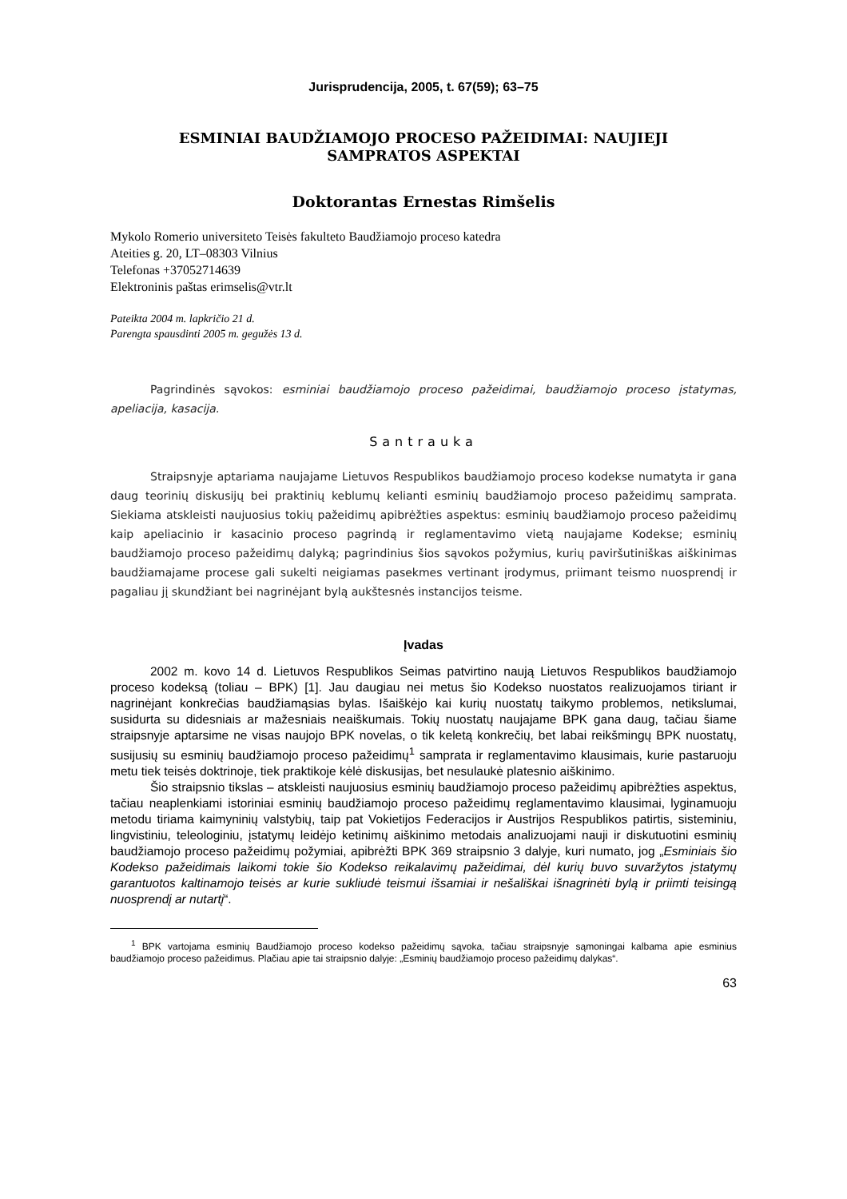Jurisprudencija, 2005, t. 67(59); 63–75
ESMINIAI BAUDŽIAMOJO PROCESO PAŽEIDIMAI: NAUJIEJI
SAMPRATOS ASPEKTAI
Doktorantas Ernestas Rimšelis
Mykolo Romerio universiteto Teisės fakulteto Baudžiamojo proceso katedra
Ateities g. 20, LT–08303 Vilnius
Telefonas +37052714639
Elektroninis paštas erimselis@vtr.lt
Pateikta 2004 m. lapkričio 21 d.
Parengta spausdinti 2005 m. gegužės 13 d.
Pagrindinės sąvokos: esminiai baudžiamojo proceso pažeidimai, baudžiamojo proceso įstatymas, apeliacija, kasacija.
Santrauka
Straipsnyje aptariama naujajame Lietuvos Respublikos baudžiamojo proceso kodekse numatyta ir gana daug teorinių diskusijų bei praktinių keblumų kelianti esminių baudžiamojo proceso pažeidimų samprata. Siekiama atskleisti naujuosius tokių pažeidimų apibrėžties aspektus: esminių baudžiamojo proceso pažeidimų kaip apeliacinio ir kasacinio proceso pagrindą ir reglamentavimo vietą naujajame Kodekse; esminių baudžiamojo proceso pažeidimų dalyką; pagrindinius šios sąvokos požymius, kurių paviršutiniškas aiškinimas baudžiamajame procese gali sukelti neigiamas pasekmes vertinant įrodymus, priimant teismo nuosprendį ir pagaliau jį skundžiant bei nagrinėjant bylą aukštesnės instancijos teisme.
Įvadas
2002 m. kovo 14 d. Lietuvos Respublikos Seimas patvirtino naują Lietuvos Respublikos baudžiamojo proceso kodeksą (toliau – BPK) [1]. Jau daugiau nei metus šio Kodekso nuostatos realizuojamos tiriant ir nagrinėjant konkrečias baudžiamąsias bylas. Išaiškėjo kai kurių nuostatų taikymo problemos, netikslumai, susidurta su didesniais ar mažesniais neaiškumais. Tokių nuostatų naujajame BPK gana daug, tačiau šiame straipsnyje aptarsime ne visas naujojo BPK novelas, o tik keletą konkrečių, bet labai reikšmingų BPK nuostatų, susijusių su esminių baudžiamojo proceso pažeidimų<sup>1</sup> samprata ir reglamentavimo klausimais, kurie pastaruoju metu tiek teisės doktrinoje, tiek praktikoje kėlė diskusijas, bet nesulaukė platesnio aiškinimo.
Šio straipsnio tikslas – atskleisti naujuosius esminių baudžiamojo proceso pažeidimų apibrėžties aspektus, tačiau neaplenkiami istoriniai esminių baudžiamojo proceso pažeidimų reglamentavimo klausimai, lyginamuoju metodu tiriama kaimyninių valstybių, taip pat Vokietijos Federacijos ir Austrijos Respublikos patirtis, sisteminiu, lingvistiniu, teleologiniu, įstatymų leidėjo ketinimų aiškinimo metodais analizuojami nauji ir diskutuotini esminių baudžiamojo proceso pažeidimų požymiai, apibrėžti BPK 369 straipsnio 3 dalyje, kuri numato, jog „Esminiais šio Kodekso pažeidimais laikomi tokie šio Kodekso reikalavimų pažeidimai, dėl kurių buvo suvaržytos įstatymų garantuotos kaltinamojo teisės ar kurie sukliudė teismui išsamiai ir nešališkai išnagrinėti bylą ir priimti teisingą nuosprendį ar nutartį“.
<sup>1</sup> BPK vartojama esminių Baudžiamojo proceso kodekso pažeidimų sąvoka, tačiau straipsnyje sąmoningai kalbama apie esminius baudžiamojo proceso pažeidimus. Plačiau apie tai straipsnio dalyje: „Esminių baudžiamojo proceso pažeidimų dalykas“.
63